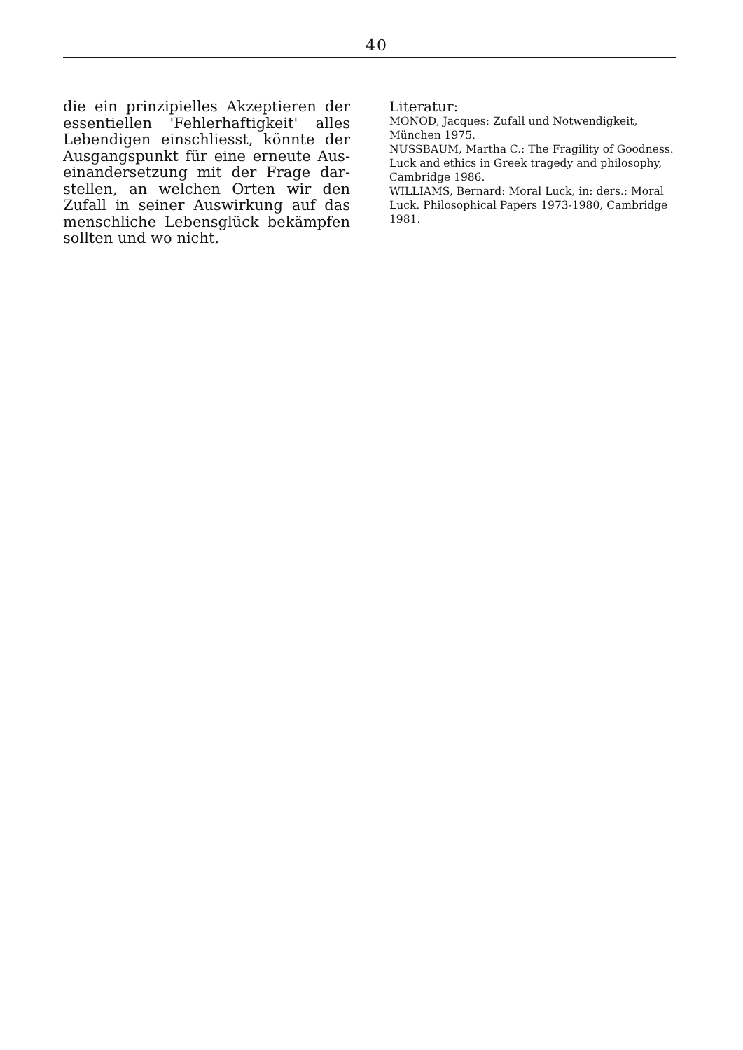40
die ein prinzipielles Akzeptieren der essentiellen 'Fehlerhaftigkeit' alles Lebendigen einschliesst, könnte der Ausgangspunkt für eine erneute Aus­einandersetzung mit der Frage dar­stellen, an welchen Orten wir den Zufall in seiner Auswirkung auf das menschliche Lebensglück bekämp­fen sollten und wo nicht.
Literatur:
MONOD, Jacques: Zufall und Notwendigkeit, München 1975.
NUSSBAUM, Martha C.: The Fragility of Goodness. Luck and ethics in Greek tragedy and philosophy, Cambridge 1986.
WILLIAMS, Bernard: Moral Luck, in: ders.: Moral Luck. Philosophical Papers 1973-1980, Cambridge 1981.